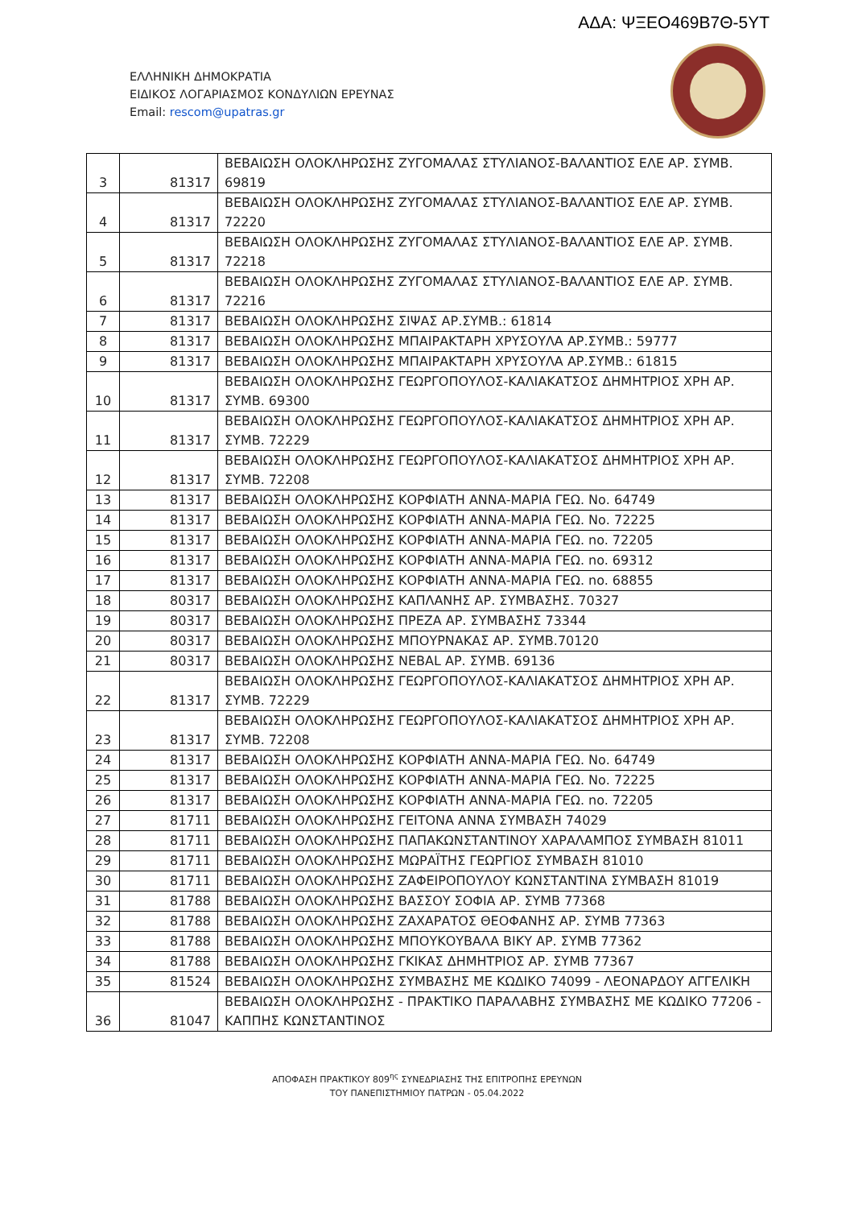ΑΔΑ: ΨΞΕΟ469Β7Θ-5ΥΤ
ΕΛΛΗΝΙΚΗ ΔΗΜΟΚΡΑΤΙΑ
ΕΙΔΙΚΟΣ ΛΟΓΑΡΙΑΣΜΟΣ ΚΟΝΔΥΛΙΩΝ ΕΡΕΥΝΑΣ
Email: rescom@upatras.gr
| 3 | 81317 | ΒΕΒΑΙΩΣΗ ΟΛΟΚΛΗΡΩΣΗΣ ΖΥΓΟΜΑΛΑΣ ΣΤΥΛΙΑΝΟΣ-ΒΑΛΑΝΤΙΟΣ ΕΛΕ ΑΡ. ΣΥΜΒ. 69819 |
| 4 | 81317 | ΒΕΒΑΙΩΣΗ ΟΛΟΚΛΗΡΩΣΗΣ ΖΥΓΟΜΑΛΑΣ ΣΤΥΛΙΑΝΟΣ-ΒΑΛΑΝΤΙΟΣ ΕΛΕ ΑΡ. ΣΥΜΒ. 72220 |
| 5 | 81317 | ΒΕΒΑΙΩΣΗ ΟΛΟΚΛΗΡΩΣΗΣ ΖΥΓΟΜΑΛΑΣ ΣΤΥΛΙΑΝΟΣ-ΒΑΛΑΝΤΙΟΣ ΕΛΕ ΑΡ. ΣΥΜΒ. 72218 |
| 6 | 81317 | ΒΕΒΑΙΩΣΗ ΟΛΟΚΛΗΡΩΣΗΣ ΖΥΓΟΜΑΛΑΣ ΣΤΥΛΙΑΝΟΣ-ΒΑΛΑΝΤΙΟΣ ΕΛΕ ΑΡ. ΣΥΜΒ. 72216 |
| 7 | 81317 | ΒΕΒΑΙΩΣΗ ΟΛΟΚΛΗΡΩΣΗΣ ΣΙΨΑΣ ΑΡ.ΣΥΜΒ.: 61814 |
| 8 | 81317 | ΒΕΒΑΙΩΣΗ ΟΛΟΚΛΗΡΩΣΗΣ ΜΠΑΙΡΑΚΤΑΡΗ ΧΡΥΣΟΥΛΑ ΑΡ.ΣΥΜΒ.: 59777 |
| 9 | 81317 | ΒΕΒΑΙΩΣΗ ΟΛΟΚΛΗΡΩΣΗΣ ΜΠΑΙΡΑΚΤΑΡΗ ΧΡΥΣΟΥΛΑ ΑΡ.ΣΥΜΒ.: 61815 |
| 10 | 81317 | ΒΕΒΑΙΩΣΗ ΟΛΟΚΛΗΡΩΣΗΣ ΓΕΩΡΓΟΠΟΥΛΟΣ-ΚΑΛΙΑΚΑΤΣΟΣ ΔΗΜΗΤΡΙΟΣ ΧΡΗ ΑΡ. ΣΥΜΒ. 69300 |
| 11 | 81317 | ΒΕΒΑΙΩΣΗ ΟΛΟΚΛΗΡΩΣΗΣ ΓΕΩΡΓΟΠΟΥΛΟΣ-ΚΑΛΙΑΚΑΤΣΟΣ ΔΗΜΗΤΡΙΟΣ ΧΡΗ ΑΡ. ΣΥΜΒ. 72229 |
| 12 | 81317 | ΒΕΒΑΙΩΣΗ ΟΛΟΚΛΗΡΩΣΗΣ ΓΕΩΡΓΟΠΟΥΛΟΣ-ΚΑΛΙΑΚΑΤΣΟΣ ΔΗΜΗΤΡΙΟΣ ΧΡΗ ΑΡ. ΣΥΜΒ. 72208 |
| 13 | 81317 | ΒΕΒΑΙΩΣΗ ΟΛΟΚΛΗΡΩΣΗΣ ΚΟΡΦΙΑΤΗ ΑΝΝΑ-ΜΑΡΙΑ ΓΕΩ. Νο. 64749 |
| 14 | 81317 | ΒΕΒΑΙΩΣΗ ΟΛΟΚΛΗΡΩΣΗΣ ΚΟΡΦΙΑΤΗ ΑΝΝΑ-ΜΑΡΙΑ ΓΕΩ. Νο. 72225 |
| 15 | 81317 | ΒΕΒΑΙΩΣΗ ΟΛΟΚΛΗΡΩΣΗΣ ΚΟΡΦΙΑΤΗ ΑΝΝΑ-ΜΑΡΙΑ ΓΕΩ. no. 72205 |
| 16 | 81317 | ΒΕΒΑΙΩΣΗ ΟΛΟΚΛΗΡΩΣΗΣ ΚΟΡΦΙΑΤΗ ΑΝΝΑ-ΜΑΡΙΑ ΓΕΩ. no. 69312 |
| 17 | 81317 | ΒΕΒΑΙΩΣΗ ΟΛΟΚΛΗΡΩΣΗΣ ΚΟΡΦΙΑΤΗ ΑΝΝΑ-ΜΑΡΙΑ ΓΕΩ. no. 68855 |
| 18 | 80317 | ΒΕΒΑΙΩΣΗ ΟΛΟΚΛΗΡΩΣΗΣ ΚΑΠΛΑΝΗΣ ΑΡ. ΣΥΜΒΑΣΗΣ. 70327 |
| 19 | 80317 | ΒΕΒΑΙΩΣΗ ΟΛΟΚΛΗΡΩΣΗΣ ΠΡΕΖΑ ΑΡ. ΣΥΜΒΑΣΗΣ 73344 |
| 20 | 80317 | ΒΕΒΑΙΩΣΗ ΟΛΟΚΛΗΡΩΣΗΣ ΜΠΟΥΡΝΑΚΑΣ ΑΡ. ΣΥΜΒ.70120 |
| 21 | 80317 | ΒΕΒΑΙΩΣΗ ΟΛΟΚΛΗΡΩΣΗΣ NEBAL ΑΡ. ΣΥΜΒ. 69136 |
| 22 | 81317 | ΒΕΒΑΙΩΣΗ ΟΛΟΚΛΗΡΩΣΗΣ ΓΕΩΡΓΟΠΟΥΛΟΣ-ΚΑΛΙΑΚΑΤΣΟΣ ΔΗΜΗΤΡΙΟΣ ΧΡΗ ΑΡ. ΣΥΜΒ. 72229 |
| 23 | 81317 | ΒΕΒΑΙΩΣΗ ΟΛΟΚΛΗΡΩΣΗΣ ΓΕΩΡΓΟΠΟΥΛΟΣ-ΚΑΛΙΑΚΑΤΣΟΣ ΔΗΜΗΤΡΙΟΣ ΧΡΗ ΑΡ. ΣΥΜΒ. 72208 |
| 24 | 81317 | ΒΕΒΑΙΩΣΗ ΟΛΟΚΛΗΡΩΣΗΣ ΚΟΡΦΙΑΤΗ ΑΝΝΑ-ΜΑΡΙΑ ΓΕΩ. Νο. 64749 |
| 25 | 81317 | ΒΕΒΑΙΩΣΗ ΟΛΟΚΛΗΡΩΣΗΣ ΚΟΡΦΙΑΤΗ ΑΝΝΑ-ΜΑΡΙΑ ΓΕΩ. Νο. 72225 |
| 26 | 81317 | ΒΕΒΑΙΩΣΗ ΟΛΟΚΛΗΡΩΣΗΣ ΚΟΡΦΙΑΤΗ ΑΝΝΑ-ΜΑΡΙΑ ΓΕΩ. no. 72205 |
| 27 | 81711 | ΒΕΒΑΙΩΣΗ ΟΛΟΚΛΗΡΩΣΗΣ ΓΕΙΤΟΝΑ ΑΝΝΑ ΣΥΜΒΑΣΗ 74029 |
| 28 | 81711 | ΒΕΒΑΙΩΣΗ ΟΛΟΚΛΗΡΩΣΗΣ ΠΑΠΑΚΩΝΣΤΑΝΤΙΝΟΥ ΧΑΡΑΛΑΜΠΟΣ ΣΥΜΒΑΣΗ 81011 |
| 29 | 81711 | ΒΕΒΑΙΩΣΗ ΟΛΟΚΛΗΡΩΣΗΣ ΜΩΡΑΪΤΗΣ ΓΕΩΡΓΙΟΣ ΣΥΜΒΑΣΗ 81010 |
| 30 | 81711 | ΒΕΒΑΙΩΣΗ ΟΛΟΚΛΗΡΩΣΗΣ ΖΑΦΕΙΡΟΠΟΥΛΟΥ ΚΩΝΣΤΑΝΤΙΝΑ ΣΥΜΒΑΣΗ 81019 |
| 31 | 81788 | ΒΕΒΑΙΩΣΗ ΟΛΟΚΛΗΡΩΣΗΣ ΒΑΣΣΟΥ ΣΟΦΙΑ ΑΡ. ΣΥΜΒ 77368 |
| 32 | 81788 | ΒΕΒΑΙΩΣΗ ΟΛΟΚΛΗΡΩΣΗΣ ΖΑΧΑΡΑΤΟΣ ΘΕΟΦΑΝΗΣ ΑΡ. ΣΥΜΒ 77363 |
| 33 | 81788 | ΒΕΒΑΙΩΣΗ ΟΛΟΚΛΗΡΩΣΗΣ ΜΠΟΥΚΟΥΒΑΛΑ ΒΙΚΥ ΑΡ. ΣΥΜΒ 77362 |
| 34 | 81788 | ΒΕΒΑΙΩΣΗ ΟΛΟΚΛΗΡΩΣΗΣ ΓΚΙΚΑΣ ΔΗΜΗΤΡΙΟΣ ΑΡ. ΣΥΜΒ 77367 |
| 35 | 81524 | ΒΕΒΑΙΩΣΗ ΟΛΟΚΛΗΡΩΣΗΣ ΣΥΜΒΑΣΗΣ ΜΕ ΚΩΔΙΚΟ 74099 - ΛΕΟΝΑΡΔΟΥ ΑΓΓΕΛΙΚΗ |
| 36 | 81047 | ΒΕΒΑΙΩΣΗ ΟΛΟΚΛΗΡΩΣΗΣ - ΠΡΑΚΤΙΚΟ ΠΑΡΑΛΑΒΗΣ ΣΥΜΒΑΣΗΣ ΜΕ ΚΩΔΙΚΟ 77206 - ΚΑΠΠΗΣ ΚΩΝΣΤΑΝΤΙΝΟΣ |
ΑΠΟΦΑΣΗ ΠΡΑΚΤΙΚΟΥ 809<sup>ης</sup> ΣΥΝΕΔΡΙΑΣΗΣ ΤΗΣ ΕΠΙΤΡΟΠΗΣ ΕΡΕΥΝΩΝ
ΤΟΥ ΠΑΝΕΠΙΣΤΗΜΙΟΥ ΠΑΤΡΩΝ - 05.04.2022